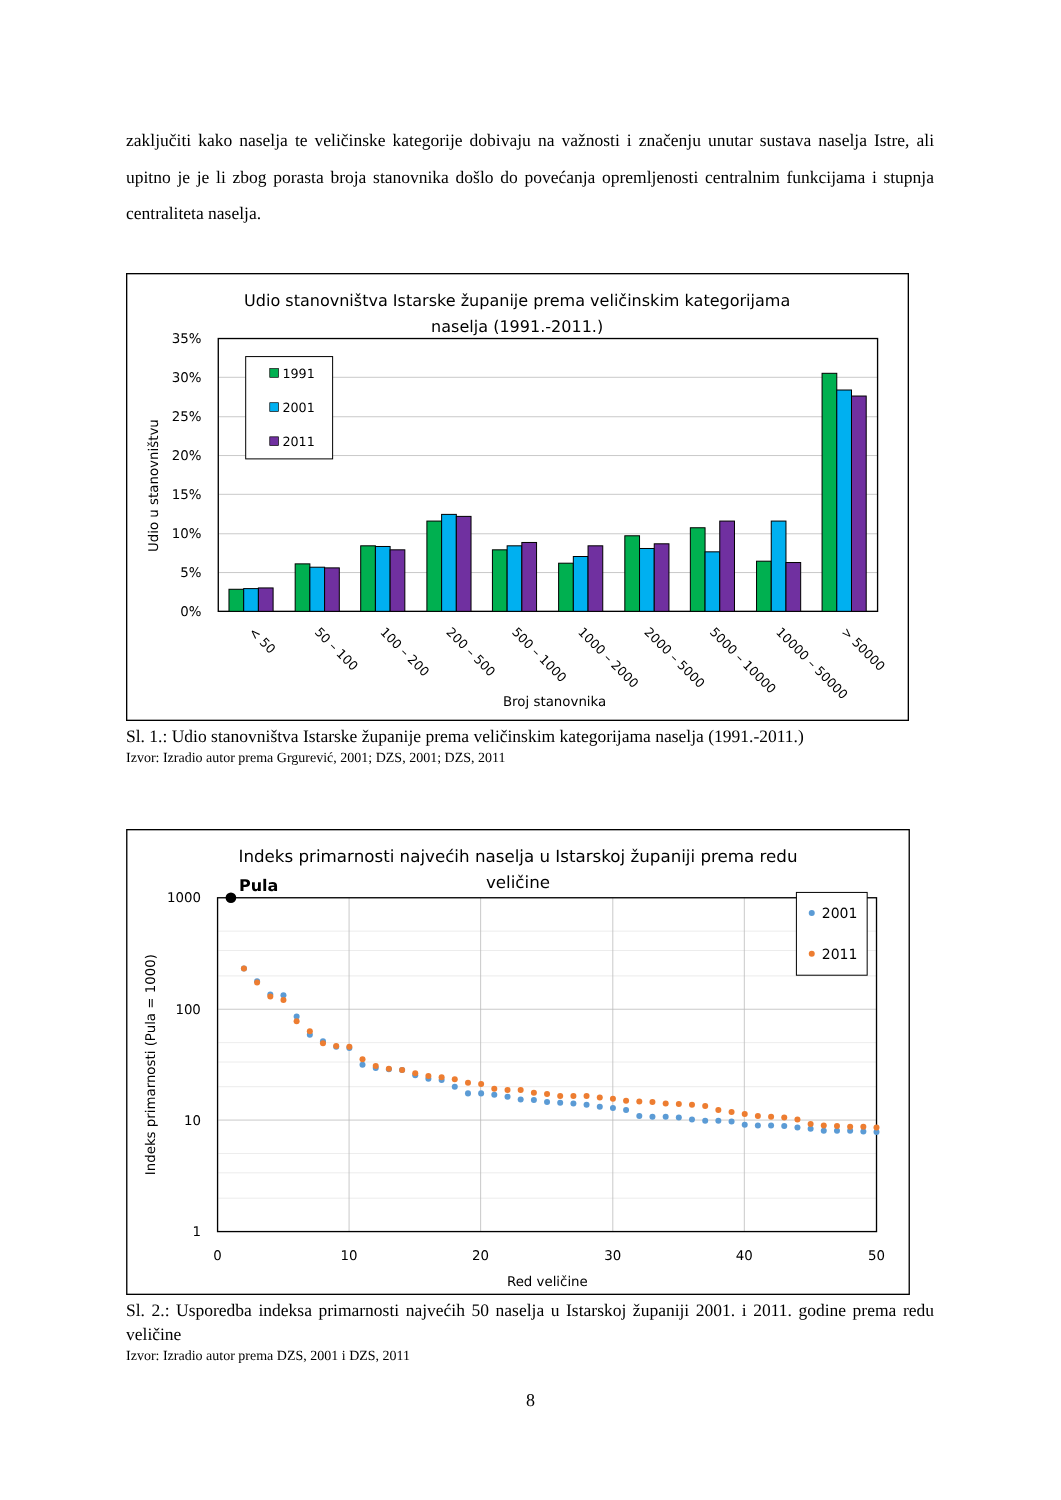zaključiti kako naselja te veličinske kategorije dobivaju na važnosti i značenju unutar sustava naselja Istre, ali upitno je je li zbog porasta broja stanovnika došlo do povećanja opremljenosti centralnim funkcijama i stupnja centraliteta naselja.
Udio stanovništva Istarske županije prema veličinskim kategorijama
naselja (1991.-2011.)
0%
5%
10%
15%
20%
25%
30%
35%
Udio u stanovništvu
1991
2001
2011
< 50
50 – 100
100 – 200
200 – 500
500 – 1000
1000 – 2000
2000 – 5000
5000 – 10000
10000 – 50000
> 50000
Broj stanovnika
Sl. 1.: Udio stanovništva Istarske županije prema veličinskim kategorijama naselja (1991.-2011.)
Izvor: Izradio autor prema Grgurević, 2001; DZS, 2001; DZS, 2011
Indeks primarnosti najvećih naselja u Istarskoj županiji prema redu
veličine
1000
100
10
1
0
10
20
30
40
50
Indeks primarnosti (Pula = 1000)
Red veličine
Pula
2001
2011
Sl. 2.: Usporedba indeksa primarnosti najvećih 50 naselja u Istarskoj županiji 2001. i 2011. godine prema redu veličine
Izvor: Izradio autor prema DZS, 2001 i DZS, 2011
8